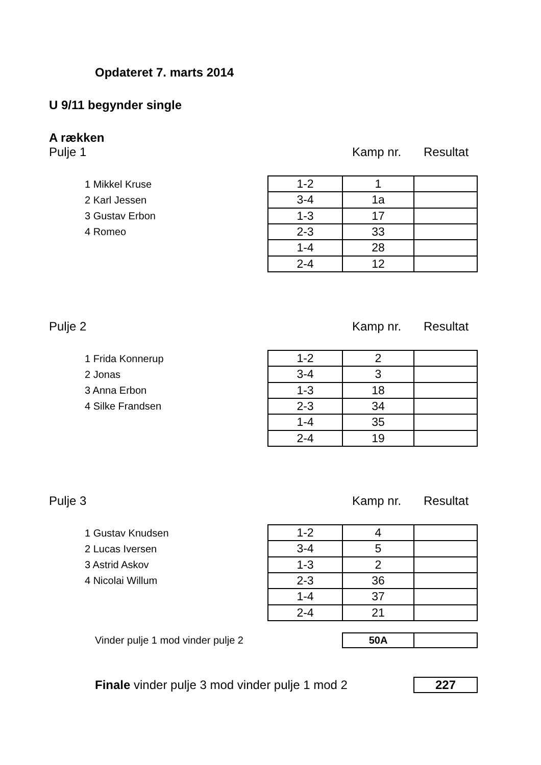Opdateret 7. marts 2014
U 9/11 begynder single
A rækken
Pulje 1 Kamp nr. Resultat
1 Mikkel Kruse
2 Karl Jessen
3 Gustav Erbon
4 Romeo
| 1-2 | 1 | |
| 3-4 | 1a | |
| 1-3 | 17 | |
| 2-3 | 33 | |
| 1-4 | 28 | |
| 2-4 | 12 | |
Pulje 2 Kamp nr. Resultat
1 Frida Konnerup
2 Jonas
3 Anna Erbon
4 Silke Frandsen
| 1-2 | 2 | |
| 3-4 | 3 | |
| 1-3 | 18 | |
| 2-3 | 34 | |
| 1-4 | 35 | |
| 2-4 | 19 | |
Pulje 3 Kamp nr. Resultat
1 Gustav Knudsen
2 Lucas Iversen
3 Astrid Askov
4 Nicolai Willum
| 1-2 | 4 | |
| 3-4 | 5 | |
| 1-3 | 2 | |
| 2-3 | 36 | |
| 1-4 | 37 | |
| 2-4 | 21 | |
Vinder pulje 1 mod vinder pulje 2
| 50A | |
Finale vinder pulje 3 mod vinder pulje 1 mod 2
| 227 |